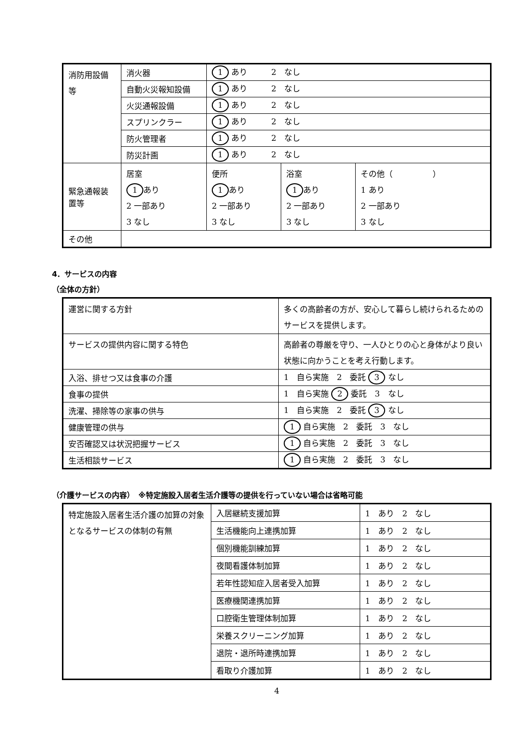| 消防用設備等 | 消火器 | 1 あり 2 なし | | |
| | 自動火災報知設備 | 1 あり 2 なし | | |
| | 火災通報設備 | 1 あり 2 なし | | |
| | スプリンクラー | 1 あり 2 なし | | |
| | 防火管理者 | 1 あり 2 なし | | |
| | 防災計画 | 1 あり 2 なし | | |
| 緊急通報装置等 | 居室 1 あり 2 一部あり 3 なし | 便所 1 あり 2 一部あり 3 なし | 浴室 1 あり 2 一部あり 3 なし | その他（ ） 1 あり 2 一部あり 3 なし |
| その他 | | | | |
4．サービスの内容
（全体の方針）
| 運営に関する方針 | 多くの高齢者の方が、安心して暮らし続けられるためのサービスを提供します。 |
| サービスの提供内容に関する特色 | 高齢者の尊厳を守り、一人ひとりの心と身体がより良い状態に向かうことを考え行動します。 |
| 入浴、排せつ又は食事の介護 | 1 自ら実施 2 委託 3 なし |
| 食事の提供 | 1 自ら実施 2 委託 3 なし |
| 洗濯、掃除等の家事の供与 | 1 自ら実施 2 委託 3 なし |
| 健康管理の供与 | 1 自ら実施 2 委託 3 なし |
| 安否確認又は状況把握サービス | 1 自ら実施 2 委託 3 なし |
| 生活相談サービス | 1 自ら実施 2 委託 3 なし |
（介護サービスの内容）　※特定施設入居者生活介護等の提供を行っていない場合は省略可能
| 特定施設入居者生活介護の加算の対象となるサービスの体制の有無 | 入居継続支援加算 | 1 あり 2 なし |
| | 生活機能向上連携加算 | 1 あり 2 なし |
| | 個別機能訓練加算 | 1 あり 2 なし |
| | 夜間看護体制加算 | 1 あり 2 なし |
| | 若年性認知症入居者受入加算 | 1 あり 2 なし |
| | 医療機関連携加算 | 1 あり 2 なし |
| | 口腔衛生管理体制加算 | 1 あり 2 なし |
| | 栄養スクリーニング加算 | 1 あり 2 なし |
| | 退院・退所時連携加算 | 1 あり 2 なし |
| | 看取り介護加算 | 1 あり 2 なし |
4